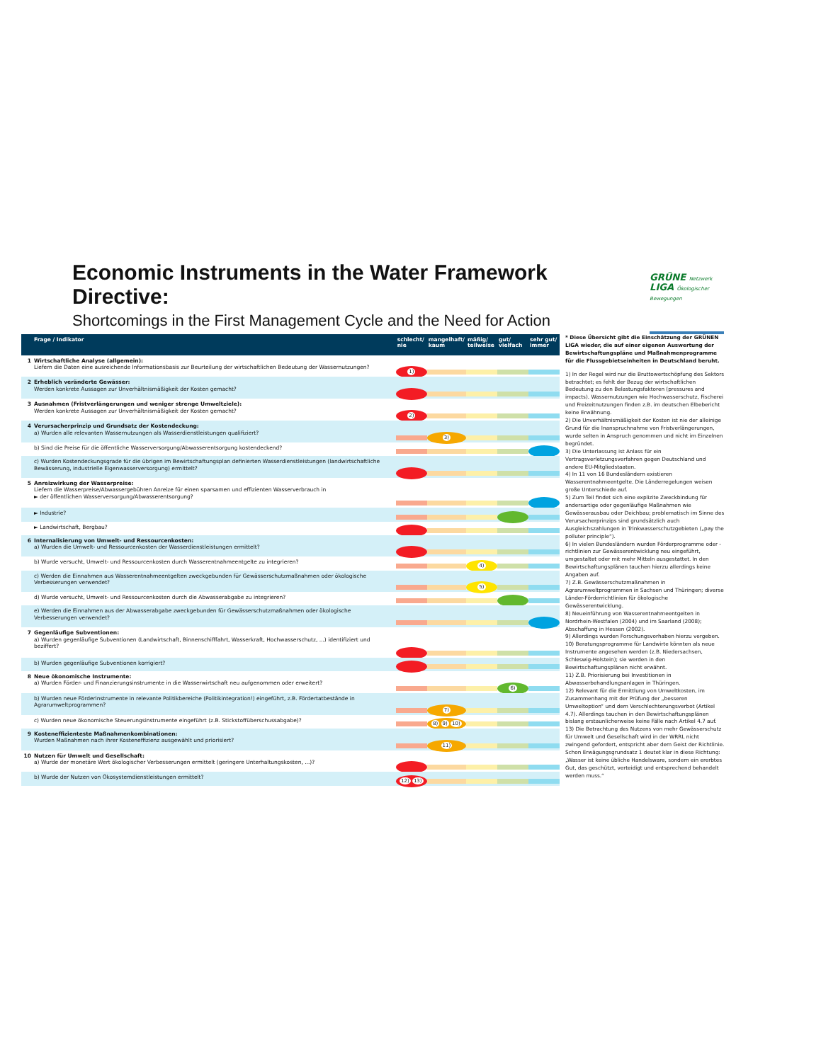Economic Instruments in the Water Framework Directive:
Shortcomings in the First Management Cycle and the Need for Action
GRÜNE Netzwerk
LIGA Ökologischer Bewegungen
| | Frage / Indikator | schlecht/ nie | mangelhaft/ kaum | mäßig/ teilweise | gut/ vielfach | sehr gut/ immer |
| --- | --- | --- | --- | --- | --- | --- |
| 1 | Wirtschaftliche Analyse (allgemein): Liefern die Daten eine ausreichende Informationsbasis zur Beurteilung der wirtschaftlichen Bedeutung der Wassernutzungen? | 1) | | | | |
| 2 | Erheblich veränderte Gewässer: Werden konkrete Aussagen zur Unverhältnismäßigkeit der Kosten gemacht? | | | | | |
| 3 | Ausnahmen (Fristverlängerungen und weniger strenge Umweltziele): Werden konkrete Aussagen zur Unverhältnismäßigkeit der Kosten gemacht? | 2) | | | | |
| 4 | Verursacherprinzip und Grundsatz der Kostendeckung: a) Wurden alle relevanten Wassernutzungen als Wasserdienstleistungen qualifiziert? | | 3) | | | |
| | b) Sind die Preise für die öffentliche Wasserversorgung/Abwasserentsorgung kostendeckend? | | | | | |
| | c) Wurden Kostendeckungsgrade für die übrigen im Bewirtschaftungsplan definierten Wasserdienstleistungen (landwirtschaftliche Bewässerung, industrielle Eigenwasserversorgung) ermittelt? | | | | | |
| 5 | Anreizwirkung der Wasserpreise: Liefern die Wasserpreise/Abwassergebühren Anreize für einen sparsamen und effizienten Wasserverbrauch in ► der öffentlichen Wasserversorgung/Abwasserentsorgung? | | | | | |
| | ► Industrie? | | | | | |
| | ► Landwirtschaft, Bergbau? | | | | | |
| 6 | Internalisierung von Umwelt- und Ressourcenkosten: a) Wurden die Umwelt- und Ressourcenkosten der Wasserdienstleistungen ermittelt? | | | | | |
| | b) Wurde versucht, Umwelt- und Ressourcenkosten durch Wasserentnahmeentgelte zu integrieren? | | | 4) | | |
| | c) Werden die Einnahmen aus Wasserentnahmeentgelten zweckgebunden für Gewässerschutzmaßnahmen oder ökologische Verbesserungen verwendet? | | | 5) | | |
| | d) Wurde versucht, Umwelt- und Ressourcenkosten durch die Abwasserabgabe zu integrieren? | | | | | |
| | e) Werden die Einnahmen aus der Abwasserabgabe zweckgebunden für Gewässerschutzmaßnahmen oder ökologische Verbesserungen verwendet? | | | | | |
| 7 | Gegenläufige Subventionen: a) Wurden gegenläufige Subventionen (Landwirtschaft, Binnenschifffahrt, Wasserkraft, Hochwasserschutz, ...) identifiziert und beziffert? | | | | | |
| | b) Wurden gegenläufige Subventionen korrigiert? | | | | | |
| 8 | Neue ökonomische Instrumente: a) Wurden Förder- und Finanzierungsinstrumente in die Wasserwirtschaft neu aufgenommen oder erweitert? | | | | 6) | |
| | b) Wurden neue Förderinstrumente in relevante Politikbereiche (Politikintegration!) eingeführt, z.B. Fördertatbestände in Agrarumweltprogrammen? | | 7) | | | |
| | c) Wurden neue ökonomische Steuerungsinstrumente eingeführt (z.B. Stickstoffüberschussabgabe)? | | 8) 9) 10) | | | |
| 9 | Kosteneffizienteste Maßnahmenkombinationen: Wurden Maßnahmen nach ihrer Kosteneffizienz ausgewählt und priorisiert? | | 11) | | | |
| 10 | Nutzen für Umwelt und Gesellschaft: a) Wurde der monetäre Wert ökologischer Verbesserungen ermittelt (geringere Unterhaltungskosten, ...)? | | | | | |
| | b) Wurde der Nutzen von Ökosystemdienstleistungen ermittelt? | 12) 13) | | | | |
* Diese Übersicht gibt die Einschätzung der GRÜNEN LIGA wieder, die auf einer eigenen Auswertung der Bewirtschaftungspläne und Maßnahmenprogramme für die Flussgebietseinheiten in Deutschland beruht.
1) In der Regel wird nur die Bruttowertschöpfung des Sektors betrachtet; es fehlt der Bezug der wirtschaftlichen Bedeutung zu den Belastungsfaktoren (pressures and impacts). Wassernutzungen wie Hochwasserschutz, Fischerei und Freizeitnutzungen finden z.B. im deutschen Elbebericht keine Erwähnung.
2) Die Unverhältnismäßigkeit der Kosten ist nie der alleinige Grund für die Inanspruchnahme von Fristverlängerungen, wurde selten in Anspruch genommen und nicht im Einzelnen begründet.
3) Die Unterlassung ist Anlass für ein Vertragsverletzungsverfahren gegen Deutschland und andere EU-Mitgliedstaaten.
4) In 11 von 16 Bundesländern existieren Wasserentnahmeentgelte. Die Länderregelungen weisen große Unterschiede auf.
5) Zum Teil findet sich eine explizite Zweckbindung für andersartige oder gegenläufige Maßnahmen wie Gewässerausbau oder Deichbau; problematisch im Sinne des Verursacherprinzips sind grundsätzlich auch Ausgleichszahlungen in Trinkwasserschutzgebieten („pay the polluter principle“).
6) In vielen Bundesländern wurden Förderprogramme oder -richtlinien zur Gewässerentwicklung neu eingeführt, umgestaltet oder mit mehr Mitteln ausgestattet. In den Bewirtschaftungsplänen tauchen hierzu allerdings keine Angaben auf.
7) Z.B. Gewässerschutzmaßnahmen in Agrarumweltprogrammen in Sachsen und Thüringen; diverse Länder-Förderrichtlinien für ökologische Gewässerentwicklung.
8) Neueinführung von Wasserentnahmeentgelten in Nordrhein-Westfalen (2004) und im Saarland (2008); Abschaffung in Hessen (2002).
9) Allerdings wurden Forschungsvorhaben hierzu vergeben.
10) Beratungsprogramme für Landwirte könnten als neue Instrumente angesehen werden (z.B. Niedersachsen, Schleswig-Holstein); sie werden in den Bewirtschaftungsplänen nicht erwähnt.
11) Z.B. Priorisierung bei Investitionen in Abwasserbehandlungsanlagen in Thüringen.
12) Relevant für die Ermittlung von Umweltkosten, im Zusammenhang mit der Prüfung der „besseren Umweltoption“ und dem Verschlechterungsverbot (Artikel 4.7). Allerdings tauchen in den Bewirtschaftungsplänen bislang erstaunlicherweise keine Fälle nach Artikel 4.7 auf.
13) Die Betrachtung des Nutzens von mehr Gewässerschutz für Umwelt und Gesellschaft wird in der WRRL nicht zwingend gefordert, entspricht aber dem Geist der Richtlinie. Schon Erwägungsgrundsatz 1 deutet klar in diese Richtung: „Wasser ist keine übliche Handelsware, sondern ein ererbtes Gut, das geschützt, verteidigt und entsprechend behandelt werden muss.“